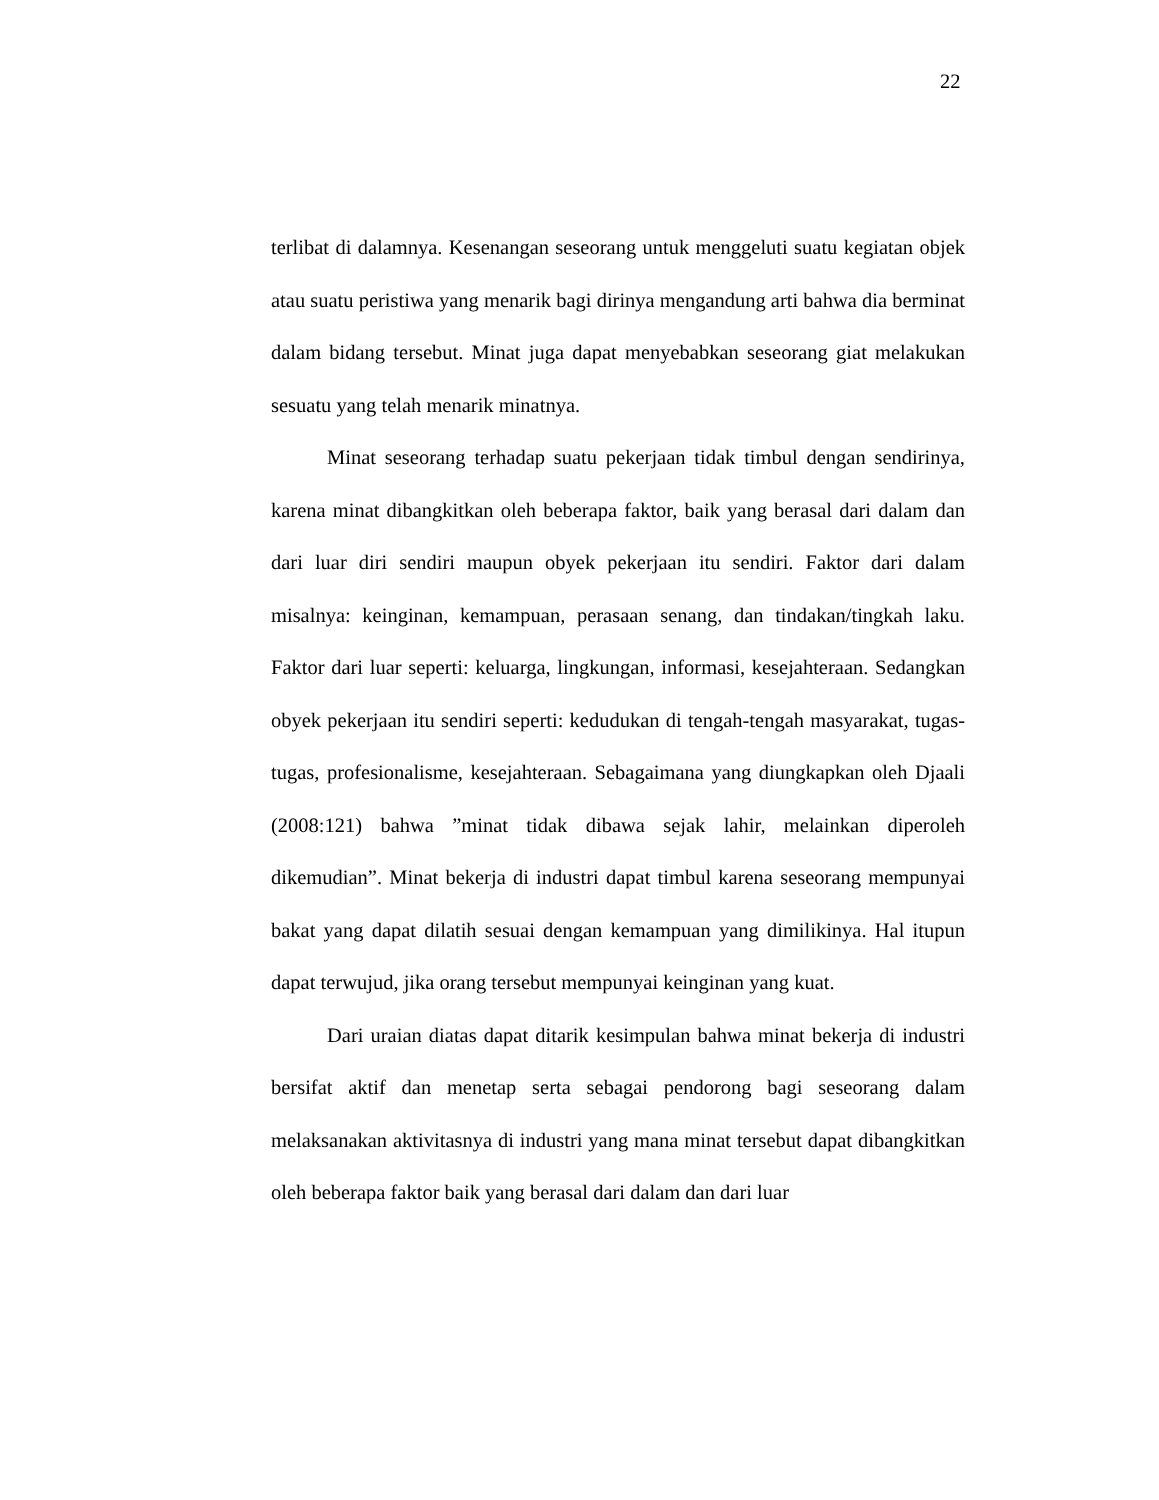22
terlibat di dalamnya. Kesenangan seseorang untuk menggeluti suatu kegiatan objek atau suatu peristiwa yang menarik bagi dirinya mengandung arti bahwa dia berminat dalam bidang tersebut. Minat juga dapat menyebabkan seseorang giat melakukan sesuatu yang telah menarik minatnya.
Minat seseorang terhadap suatu pekerjaan tidak timbul dengan sendirinya, karena minat dibangkitkan oleh beberapa faktor, baik yang berasal dari dalam dan dari luar diri sendiri maupun obyek pekerjaan itu sendiri. Faktor dari dalam misalnya: keinginan, kemampuan, perasaan senang, dan tindakan/tingkah laku. Faktor dari luar seperti: keluarga, lingkungan, informasi, kesejahteraan. Sedangkan obyek pekerjaan itu sendiri seperti: kedudukan di tengah-tengah masyarakat, tugas-tugas, profesionalisme, kesejahteraan. Sebagaimana yang diungkapkan oleh Djaali (2008:121) bahwa ”minat tidak dibawa sejak lahir, melainkan diperoleh dikemudian”. Minat bekerja di industri dapat timbul karena seseorang mempunyai bakat yang dapat dilatih sesuai dengan kemampuan yang dimilikinya. Hal itupun dapat terwujud, jika orang tersebut mempunyai keinginan yang kuat.
Dari uraian diatas dapat ditarik kesimpulan bahwa minat bekerja di industri bersifat aktif dan menetap serta sebagai pendorong bagi seseorang dalam melaksanakan aktivitasnya di industri yang mana minat tersebut dapat dibangkitkan oleh beberapa faktor baik yang berasal dari dalam dan dari luar